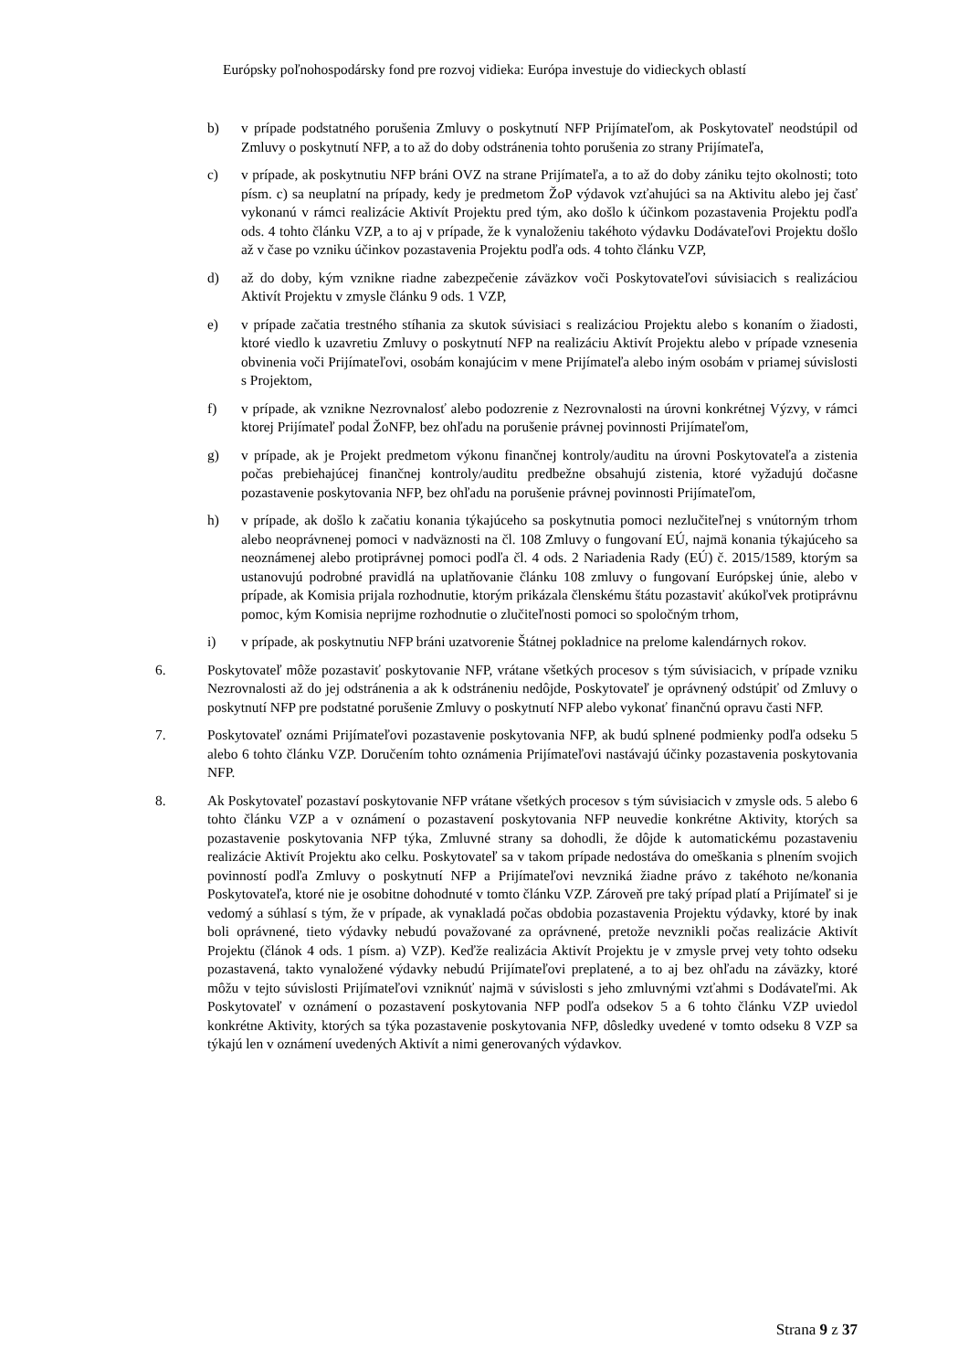Európsky poľnohospodársky fond pre rozvoj vidieka: Európa investuje do vidieckych oblastí
b) v prípade podstatného porušenia Zmluvy o poskytnutí NFP Prijímateľom, ak Poskytovateľ neodstúpil od Zmluvy o poskytnutí NFP, a to až do doby odstránenia tohto porušenia zo strany Prijímateľa,
c) v prípade, ak poskytnutiu NFP bráni OVZ na strane Prijímateľa, a to až do doby zániku tejto okolnosti; toto písm. c) sa neuplatní na prípady, kedy je predmetom ŽoP výdavok vzťahujúci sa na Aktivitu alebo jej časť vykonanú v rámci realizácie Aktivít Projektu pred tým, ako došlo k účinkom pozastavenia Projektu podľa ods. 4 tohto článku VZP, a to aj v prípade, že k vynaloženiu takéhoto výdavku Dodávateľovi Projektu došlo až v čase po vzniku účinkov pozastavenia Projektu podľa ods. 4 tohto článku VZP,
d) až do doby, kým vznikne riadne zabezpečenie záväzkov voči Poskytovateľovi súvisiacich s realizáciou Aktivít Projektu v zmysle článku 9 ods. 1 VZP,
e) v prípade začatia trestného stíhania za skutok súvisiaci s realizáciou Projektu alebo s konaním o žiadosti, ktoré viedlo k uzavretiu Zmluvy o poskytnutí NFP na realizáciu Aktivít Projektu alebo v prípade vznesenia obvinenia voči Prijímateľovi, osobám konajúcim v mene Prijímateľa alebo iným osobám v priamej súvislosti s Projektom,
f) v prípade, ak vznikne Nezrovnalosť alebo podozrenie z Nezrovnalosti na úrovni konkrétnej Výzvy, v rámci ktorej Prijímateľ podal ŽoNFP, bez ohľadu na porušenie právnej povinnosti Prijímateľom,
g) v prípade, ak je Projekt predmetom výkonu finančnej kontroly/auditu na úrovni Poskytovateľa a zistenia počas prebiehajúcej finančnej kontroly/auditu predbežne obsahujú zistenia, ktoré vyžadujú dočasne pozastavenie poskytovania NFP, bez ohľadu na porušenie právnej povinnosti Prijímateľom,
h) v prípade, ak došlo k začatiu konania týkajúceho sa poskytnutia pomoci nezlučiteľnej s vnútorným trhom alebo neoprávnenej pomoci v nadväznosti na čl. 108 Zmluvy o fungovaní EÚ, najmä konania týkajúceho sa neoznámenej alebo protiprávnej pomoci podľa čl. 4 ods. 2 Nariadenia Rady (EÚ) č. 2015/1589, ktorým sa ustanovujú podrobné pravidlá na uplatňovanie článku 108 zmluvy o fungovaní Európskej únie, alebo v prípade, ak Komisia prijala rozhodnutie, ktorým prikázala členskému štátu pozastaviť akúkoľvek protiprávnu pomoc, kým Komisia neprijme rozhodnutie o zlučiteľnosti pomoci so spoločným trhom,
i) v prípade, ak poskytnutiu NFP bráni uzatvorenie Štátnej pokladnice na prelome kalendárnych rokov.
6. Poskytovateľ môže pozastaviť poskytovanie NFP, vrátane všetkých procesov s tým súvisiacich, v prípade vzniku Nezrovnalosti až do jej odstránenia a ak k odstráneniu nedôjde, Poskytovateľ je oprávnený odstúpiť od Zmluvy o poskytnutí NFP pre podstatné porušenie Zmluvy o poskytnutí NFP alebo vykonať finančnú opravu časti NFP.
7. Poskytovateľ oznámi Prijímateľovi pozastavenie poskytovania NFP, ak budú splnené podmienky podľa odseku 5 alebo 6 tohto článku VZP. Doručením tohto oznámenia Prijímateľovi nastávajú účinky pozastavenia poskytovania NFP.
8. Ak Poskytovateľ pozastaví poskytovanie NFP vrátane všetkých procesov s tým súvisiacich v zmysle ods. 5 alebo 6 tohto článku VZP a v oznámení o pozastavení poskytovania NFP neuvedie konkrétne Aktivity, ktorých sa pozastavenie poskytovania NFP týka, Zmluvné strany sa dohodli, že dôjde k automatickému pozastaveniu realizácie Aktivít Projektu ako celku. Poskytovateľ sa v takom prípade nedostáva do omeškania s plnením svojich povinností podľa Zmluvy o poskytnutí NFP a Prijímateľovi nevzniká žiadne právo z takéhoto ne/konania Poskytovateľa, ktoré nie je osobitne dohodnuté v tomto článku VZP. Zároveň pre taký prípad platí a Prijímateľ si je vedomý a súhlasí s tým, že v prípade, ak vynakladá počas obdobia pozastavenia Projektu výdavky, ktoré by inak boli oprávnené, tieto výdavky nebudú považované za oprávnené, pretože nevznikli počas realizácie Aktivít Projektu (článok 4 ods. 1 písm. a) VZP). Keďže realizácia Aktivít Projektu je v zmysle prvej vety tohto odseku pozastavená, takto vynaložené výdavky nebudú Prijímateľovi preplatené, a to aj bez ohľadu na záväzky, ktoré môžu v tejto súvislosti Prijímateľovi vzniknúť najmä v súvislosti s jeho zmluvnými vzťahmi s Dodávateľmi. Ak Poskytovateľ v oznámení o pozastavení poskytovania NFP podľa odsekov 5 a 6 tohto článku VZP uviedol konkrétne Aktivity, ktorých sa týka pozastavenie poskytovania NFP, dôsledky uvedené v tomto odseku 8 VZP sa týkajú len v oznámení uvedených Aktivít a nimi generovaných výdavkov.
Strana 9 z 37